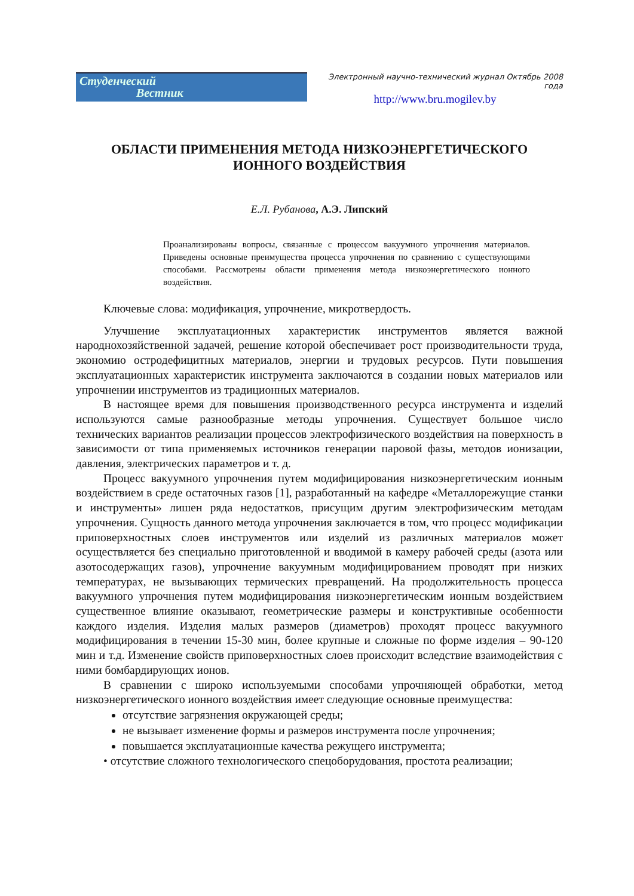Студенческий
Вестник
Электронный научно-технический журнал Октябрь 2008 года
http://www.bru.mogilev.by
ОБЛАСТИ ПРИМЕНЕНИЯ МЕТОДА НИЗКОЭНЕРГЕТИЧЕСКОГО
ИОННОГО ВОЗДЕЙСТВИЯ
Е.Л. Рубанова, А.Э. Липский
Проанализированы вопросы, связанные с процессом вакуумного упрочнения материалов. Приведены основные преимущества процесса упрочнения по сравнению с существующими способами. Рассмотрены области применения метода низкоэнергетического ионного воздействия.
Ключевые слова: модификация, упрочнение, микротвердость.
Улучшение эксплуатационных характеристик инструментов является важной народнохозяйственной задачей, решение которой обеспечивает рост производительности труда, экономию остродефицитных материалов, энергии и трудовых ресурсов. Пути повышения эксплуатационных характеристик инструмента заключаются в создании новых материалов или упрочнении инструментов из традиционных материалов.
В настоящее время для повышения производственного ресурса инструмента и изделий используются самые разнообразные методы упрочнения. Существует большое число технических вариантов реализации процессов электрофизического воздействия на поверхность в зависимости от типа применяемых источников генерации паровой фазы, методов ионизации, давления, электрических параметров и т. д.
Процесс вакуумного упрочнения путем модифицирования низкоэнергетическим ионным воздействием в среде остаточных газов [1], разработанный на кафедре «Металлорежущие станки и инструменты» лишен ряда недостатков, присущим другим электрофизическим методам упрочнения. Сущность данного метода упрочнения заключается в том, что процесс модификации приповерхностных слоев инструментов или изделий из различных материалов может осуществляется без специально приготовленной и вводимой в камеру рабочей среды (азота или азотосодержащих газов), упрочнение вакуумным модифицированием проводят при низких температурах, не вызывающих термических превращений. На продолжительность процесса вакуумного упрочнения путем модифицирования низкоэнергетическим ионным воздействием существенное влияние оказывают, геометрические размеры и конструктивные особенности каждого изделия. Изделия малых размеров (диаметров) проходят процесс вакуумного модифицирования в течении 15-30 мин, более крупные и сложные по форме изделия – 90-120 мин и т.д. Изменение свойств приповерхностных слоев происходит вследствие взаимодействия с ними бомбардирующих ионов.
В сравнении с широко используемыми способами упрочняющей обработки, метод низкоэнергетического ионного воздействия имеет следующие основные преимущества:
отсутствие загрязнения окружающей среды;
не вызывает изменение формы и размеров инструмента после упрочнения;
повышается эксплуатационные качества режущего инструмента;
• отсутствие сложного технологического спецоборудования, простота реализации;